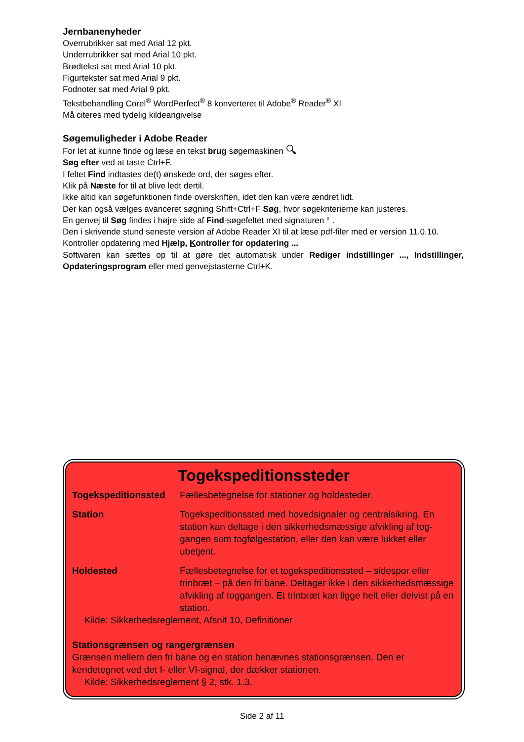Jernbanenyheder
Overrubrikker sat med Arial 12 pkt.
Underrubrikker sat med Arial 10 pkt.
Brødtekst sat med Arial 10 pkt.
Figurtekster sat med Arial 9 pkt.
Fodnoter sat med Arial 9 pkt.
Tekstbehandling Corel<sup>®</sup> WordPerfect<sup>®</sup> 8 konverteret til Adobe<sup>®</sup> Reader<sup>®</sup> XI
Må citeres med tydelig kildeangivelse
Søgemuligheder i Adobe Reader
For let at kunne finde og læse en tekst brug søgemaskinen 🔍︎
Søg efter ved at taste Ctrl+F.
I feltet Find indtastes de(t) ønskede ord, der søges efter.
Klik på Næste for til at blive ledt dertil.
Ikke altid kan søgefunktionen finde overskriften, idet den kan være ændret lidt.
Der kan også vælges avanceret søgning Shift+Ctrl+F Søg, hvor søgekriterierne kan justeres.
En genvej til Søg findes i højre side af Find-søgefeltet med signaturen ° .
Den i skrivende stund seneste version af Adobe Reader XI til at læse pdf-filer med er version 11.0.10.
Kontroller opdatering med Hjælp, Kontroller for opdatering ...
Softwaren kan sættes op til at gøre det automatisk under Rediger indstillinger ..., Indstillinger, Opdateringsprogram eller med genvejstasterne Ctrl+K.
Togekspeditionssteder
| Togekspeditionssted | Fællesbetegnelse for stationer og holdesteder. |
| Station | Togekspeditionssted med hovedsignaler og centralsikring. En station kan deltage i den sikkerhedsmæssige afvikling af tog­gangen som togfølgestation, eller den kan være lukket eller ubetjent. |
| Holdested | Fællesbetegnelse for et togekspeditionssted – sidespor eller trinbræt – på den fri bane. Deltager ikke i den sikkerhedsmæs­sige afvikling af toggangen. Et trinbræt kan ligge helt eller delvist på en station. |
Kilde: Sikkerhedsreglement, Afsnit 10, Definitioner
Stationsgrænsen og rangergrænsen
Grænsen mellem den fri bane og en station benævnes stationsgrænsen. Den er kendetegnet ved det I- eller VI-signal, der dækker stationen.
Kilde: Sikkerhedsreglement § 2, stk. 1.3.
Side 2 af 11